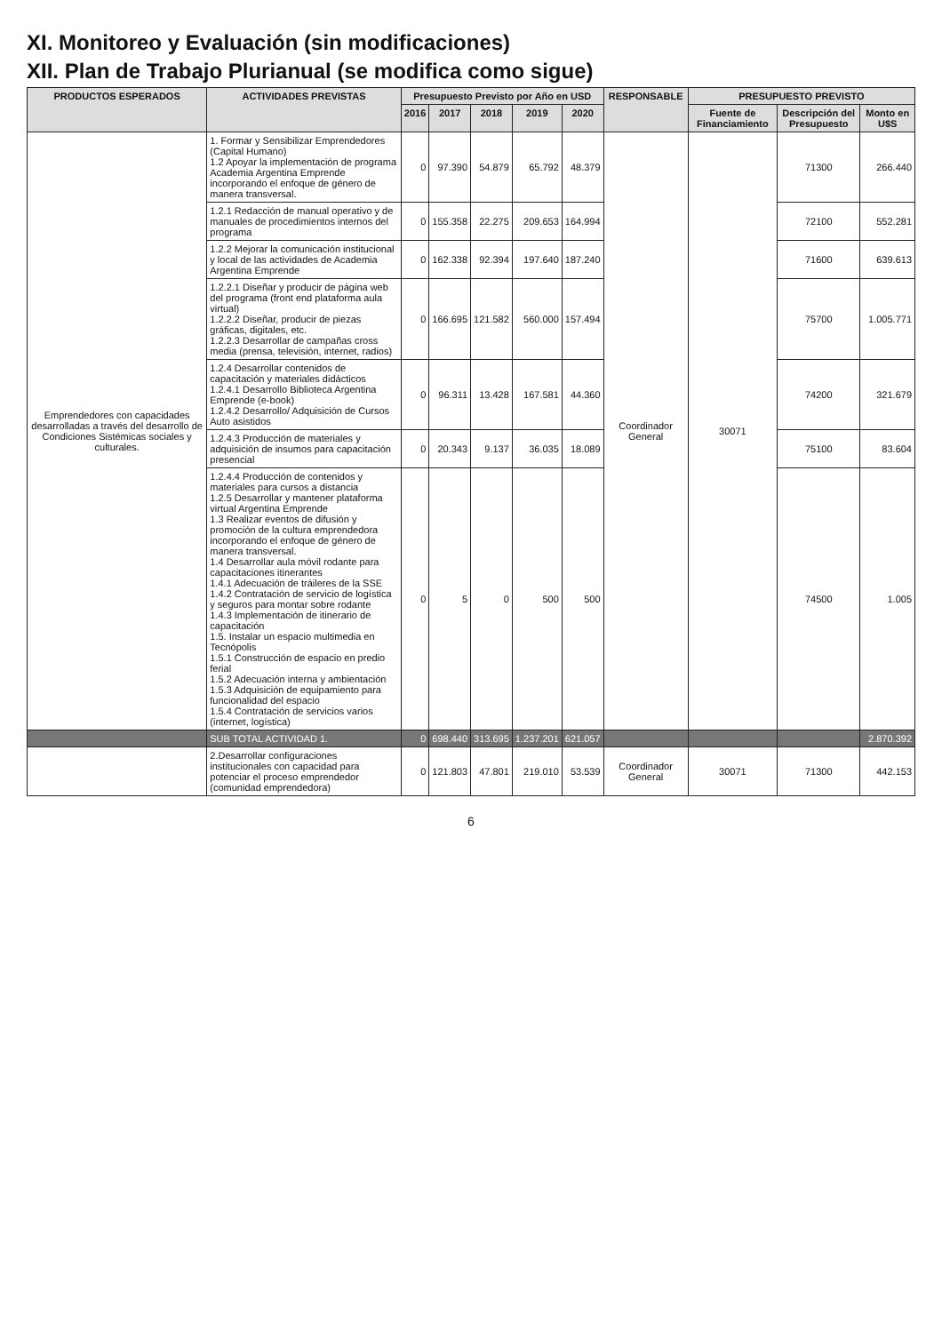XI. Monitoreo y Evaluación (sin modificaciones)
XII. Plan de Trabajo Plurianual (se modifica como sigue)
| PRODUCTOS ESPERADOS | ACTIVIDADES PREVISTAS | Presupuesto Previsto por Año en USD | | | | | RESPONSABLE | PRESUPUESTO PREVISTO | | |
| --- | --- | --- | --- | --- | --- | --- | --- | --- | --- | --- |
| | | 2016 | 2017 | 2018 | 2019 | 2020 | | Fuente de Financiamiento | Descripción del Presupuesto | Monto en U$S |
| Emprendedores con capacidades desarrolladas a través del desarrollo de Condiciones Sistémicas sociales y culturales. | 1. Formar y Sensibilizar Emprendedores (Capital Humano) 1.2 Apoyar la implementación de programa Academia Argentina Emprende incorporando el enfoque de género de manera transversal. | 0 | 97.390 | 54.879 | 65.792 | 48.379 | Coordinador General | 30071 | 71300 | 266.440 |
| | 1.2.1 Redacción de manual operativo y de manuales de procedimientos internos del programa | 0 | 155.358 | 22.275 | 209.653 | 164.994 | | | 72100 | 552.281 |
| | 1.2.2 Mejorar la comunicación institucional y local de las actividades de Academia Argentina Emprende | 0 | 162.338 | 92.394 | 197.640 | 187.240 | | | 71600 | 639.613 |
| | 1.2.2.1 Diseñar y producir de página web del programa (front end plataforma aula virtual) 1.2.2.2 Diseñar, producir de piezas gráficas, digitales, etc. 1.2.2.3 Desarrollar de campañas cross media (prensa, televisión, internet, radios) | 0 | 166.695 | 121.582 | 560.000 | 157.494 | | | 75700 | 1.005.771 |
| | 1.2.4 Desarrollar contenidos de capacitación y materiales didácticos 1.2.4.1 Desarrollo Biblioteca Argentina Emprende (e-book) 1.2.4.2 Desarrollo/ Adquisición de Cursos Auto asistidos | 0 | 96.311 | 13.428 | 167.581 | 44.360 | | | 74200 | 321.679 |
| | 1.2.4.3 Producción de materiales y adquisición de insumos para capacitación presencial | 0 | 20.343 | 9.137 | 36.035 | 18.089 | | | 75100 | 83.604 |
| | 1.2.4.4 Producción de contenidos y materiales para cursos a distancia 1.2.5 Desarrollar y mantener plataforma virtual Argentina Emprende 1.3 Realizar eventos de difusión y promoción de la cultura emprendedora incorporando el enfoque de género de manera transversal. 1.4 Desarrollar aula móvil rodante para capacitaciones itinerantes 1.4.1 Adecuación de tráileres de la SSE 1.4.2 Contratación de servicio de logística y seguros para montar sobre rodante 1.4.3 Implementación de itinerario de capacitación 1.5. Instalar un espacio multimedia en Tecnópolis 1.5.1 Construcción de espacio en predio ferial 1.5.2 Adecuación interna y ambientación 1.5.3 Adquisición de equipamiento para funcionalidad del espacio 1.5.4 Contratación de servicios varios (internet, logística) | 0 | 5 | 0 | 500 | 500 | | | 74500 | 1.005 |
| | SUB TOTAL ACTIVIDAD 1. | 0 | 698.440 | 313.695 | 1.237.201 | 621.057 | | | | 2.870.392 |
| | 2.Desarrollar configuraciones institucionales con capacidad para potenciar el proceso emprendedor (comunidad emprendedora) | 0 | 121.803 | 47.801 | 219.010 | 53.539 | Coordinador General | 30071 | 71300 | 442.153 |
6